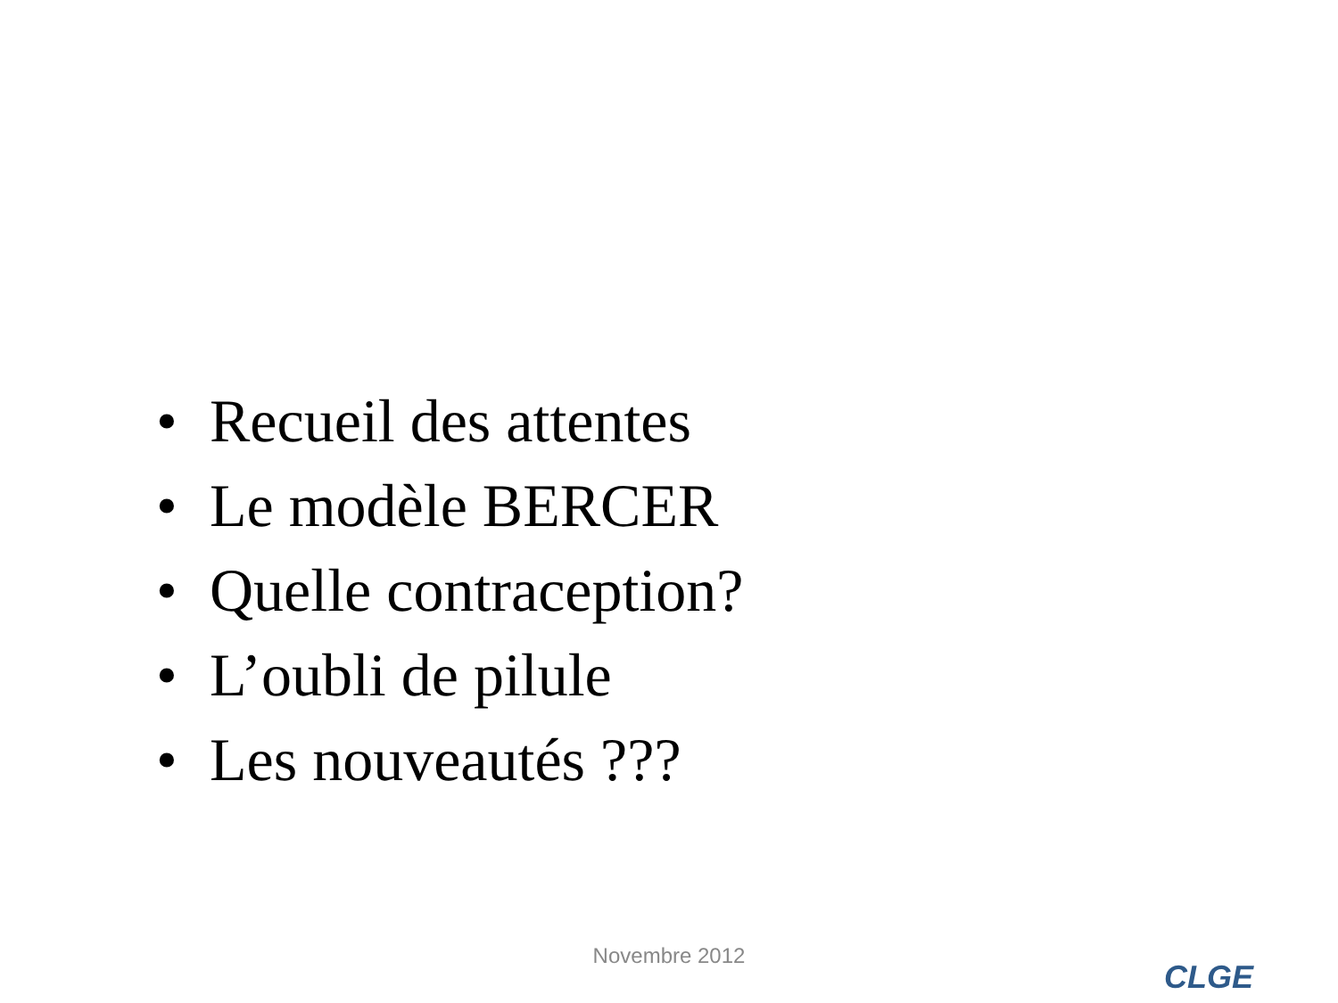• Recueil des attentes
• Le modèle BERCER
• Quelle contraception?
• L’oubli de pilule
• Les nouveautés ???
Novembre 2012
CLGE